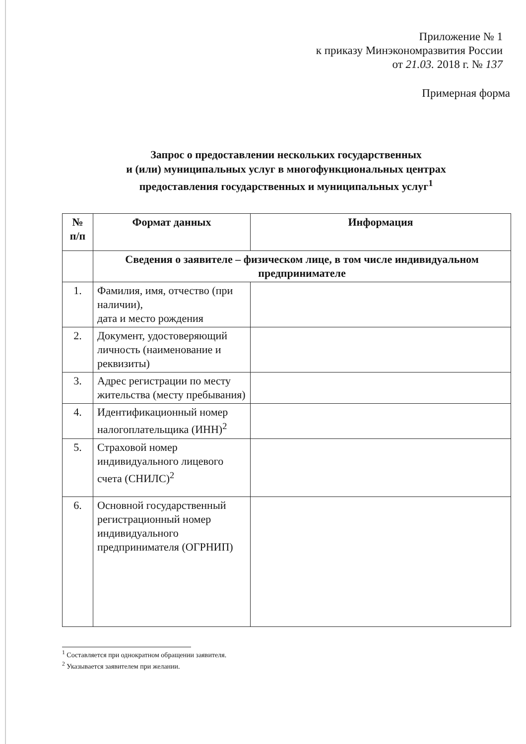Приложение № 1
к приказу Минэкономразвития России
от 21.03. 2018 г. № 137
Примерная форма
Запрос о предоставлении нескольких государственных
и (или) муниципальных услуг в многофункциональных центрах
предоставления государственных и муниципальных услуг<sup>1</sup>
| № п/п | Формат данных | Информация |
| --- | --- | --- |
| | Сведения о заявителе – физическом лице, в том числе индивидуальном предпринимателе | |
| 1. | Фамилия, имя, отчество (при наличии), дата и место рождения | |
| 2. | Документ, удостоверяющий личность (наименование и реквизиты) | |
| 3. | Адрес регистрации по месту жительства (месту пребывания) | |
| 4. | Идентификационный номер налогоплательщика (ИНН)<sup>2</sup> | |
| 5. | Страховой номер индивидуального лицевого счета (СНИЛС)<sup>2</sup> | |
| 6. | Основной государственный регистрационный номер индивидуального предпринимателя (ОГРНИП) | |
<sup>1</sup> Составляется при однократном обращении заявителя.
<sup>2</sup> Указывается заявителем при желании.